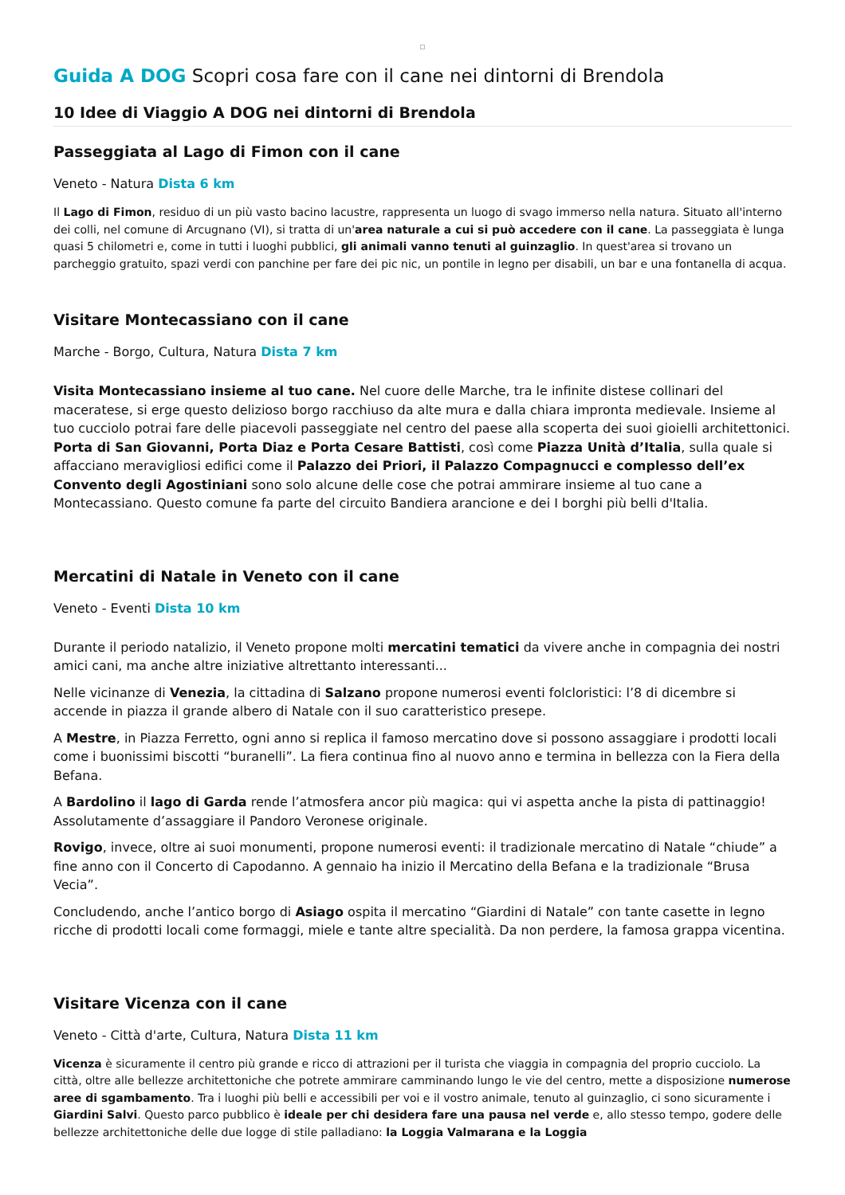Guida A DOG Scopri cosa fare con il cane nei dintorni di Brendola
10 Idee di Viaggio A DOG nei dintorni di Brendola
Passeggiata al Lago di Fimon con il cane
Veneto - Natura Dista 6 km
Il Lago di Fimon, residuo di un più vasto bacino lacustre, rappresenta un luogo di svago immerso nella natura. Situato all'interno dei colli, nel comune di Arcugnano (VI), si tratta di un'area naturale a cui si può accedere con il cane. La passeggiata è lunga quasi 5 chilometri e, come in tutti i luoghi pubblici, gli animali vanno tenuti al guinzaglio. In quest'area si trovano un parcheggio gratuito, spazi verdi con panchine per fare dei pic nic, un pontile in legno per disabili, un bar e una fontanella di acqua.
Visitare Montecassiano con il cane
Marche - Borgo, Cultura, Natura Dista 7 km
Visita Montecassiano insieme al tuo cane. Nel cuore delle Marche, tra le infinite distese collinari del maceratese, si erge questo delizioso borgo racchiuso da alte mura e dalla chiara impronta medievale. Insieme al tuo cucciolo potrai fare delle piacevoli passeggiate nel centro del paese alla scoperta dei suoi gioielli architettonici. Porta di San Giovanni, Porta Diaz e Porta Cesare Battisti, così come Piazza Unità d’Italia, sulla quale si affacciano meravigliosi edifici come il Palazzo dei Priori, il Palazzo Compagnucci e complesso dell’ex Convento degli Agostiniani sono solo alcune delle cose che potrai ammirare insieme al tuo cane a Montecassiano. Questo comune fa parte del circuito Bandiera arancione e dei I borghi più belli d'Italia.
Mercatini di Natale in Veneto con il cane
Veneto - Eventi Dista 10 km
Durante il periodo natalizio, il Veneto propone molti mercatini tematici da vivere anche in compagnia dei nostri amici cani, ma anche altre iniziative altrettanto interessanti...
Nelle vicinanze di Venezia, la cittadina di Salzano propone numerosi eventi folcloristici: l’8 di dicembre si accende in piazza il grande albero di Natale con il suo caratteristico presepe.
A Mestre, in Piazza Ferretto, ogni anno si replica il famoso mercatino dove si possono assaggiare i prodotti locali come i buonissimi biscotti “buranelli”. La fiera continua fino al nuovo anno e termina in bellezza con la Fiera della Befana.
A Bardolino il lago di Garda rende l’atmosfera ancor più magica: qui vi aspetta anche la pista di pattinaggio! Assolutamente d’assaggiare il Pandoro Veronese originale.
Rovigo, invece, oltre ai suoi monumenti, propone numerosi eventi: il tradizionale mercatino di Natale “chiude” a fine anno con il Concerto di Capodanno. A gennaio ha inizio il Mercatino della Befana e la tradizionale “Brusa Vecia”.
Concludendo, anche l’antico borgo di Asiago ospita il mercatino “Giardini di Natale” con tante casette in legno ricche di prodotti locali come formaggi, miele e tante altre specialità. Da non perdere, la famosa grappa vicentina.
Visitare Vicenza con il cane
Veneto - Città d'arte, Cultura, Natura Dista 11 km
Vicenza è sicuramente il centro più grande e ricco di attrazioni per il turista che viaggia in compagnia del proprio cucciolo. La città, oltre alle bellezze architettoniche che potrete ammirare camminando lungo le vie del centro, mette a disposizione numerose aree di sgambamento. Tra i luoghi più belli e accessibili per voi e il vostro animale, tenuto al guinzaglio, ci sono sicuramente i Giardini Salvi. Questo parco pubblico è ideale per chi desidera fare una pausa nel verde e, allo stesso tempo, godere delle bellezze architettoniche delle due logge di stile palladiano: la Loggia Valmarana e la Loggia